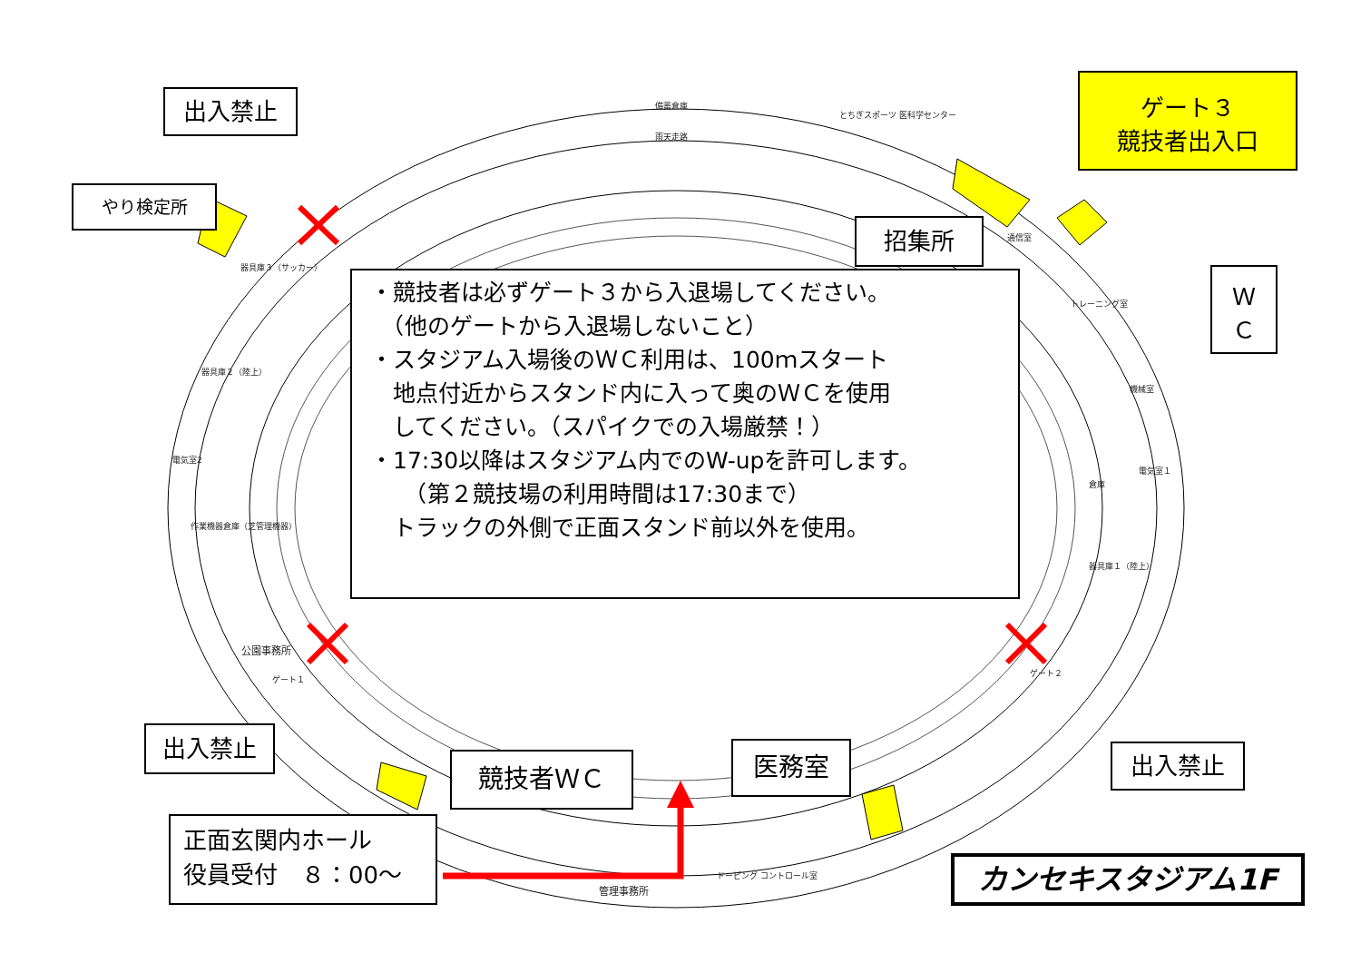出入禁止
やり検定所
ゲート３
競技者出入口
招集所
Ｗ
Ｃ
・競技者は必ずゲート３から入退場してください。
　（他のゲートから入退場しないこと）
・スタジアム入場後のＷＣ利用は、100ｍスタート
　地点付近からスタンド内に入って奥のＷＣを使用
　してください。（スパイクでの入場厳禁！）
・17:30以降はスタジアム内でのW-upを許可します。
　　（第２競技場の利用時間は17:30まで）
　トラックの外側で正面スタンド前以外を使用。
出入禁止
競技者ＷＣ 医務室 出入禁止
正面玄関内ホール
役員受付　８：00～
カンセキスタジアム1F
備蓄倉庫
とちぎスポーツ 医科学センター
雨天走路
器具庫３（サッカー）
器具庫２（陸上）
電気室2
作業機器倉庫（芝管理機器）
公園事務所
ゲート１
通信室
トレーニング室
機械室
電気室１
倉庫
器具庫１（陸上）
ゲート２
管理事務所
ドーピング コントロール室